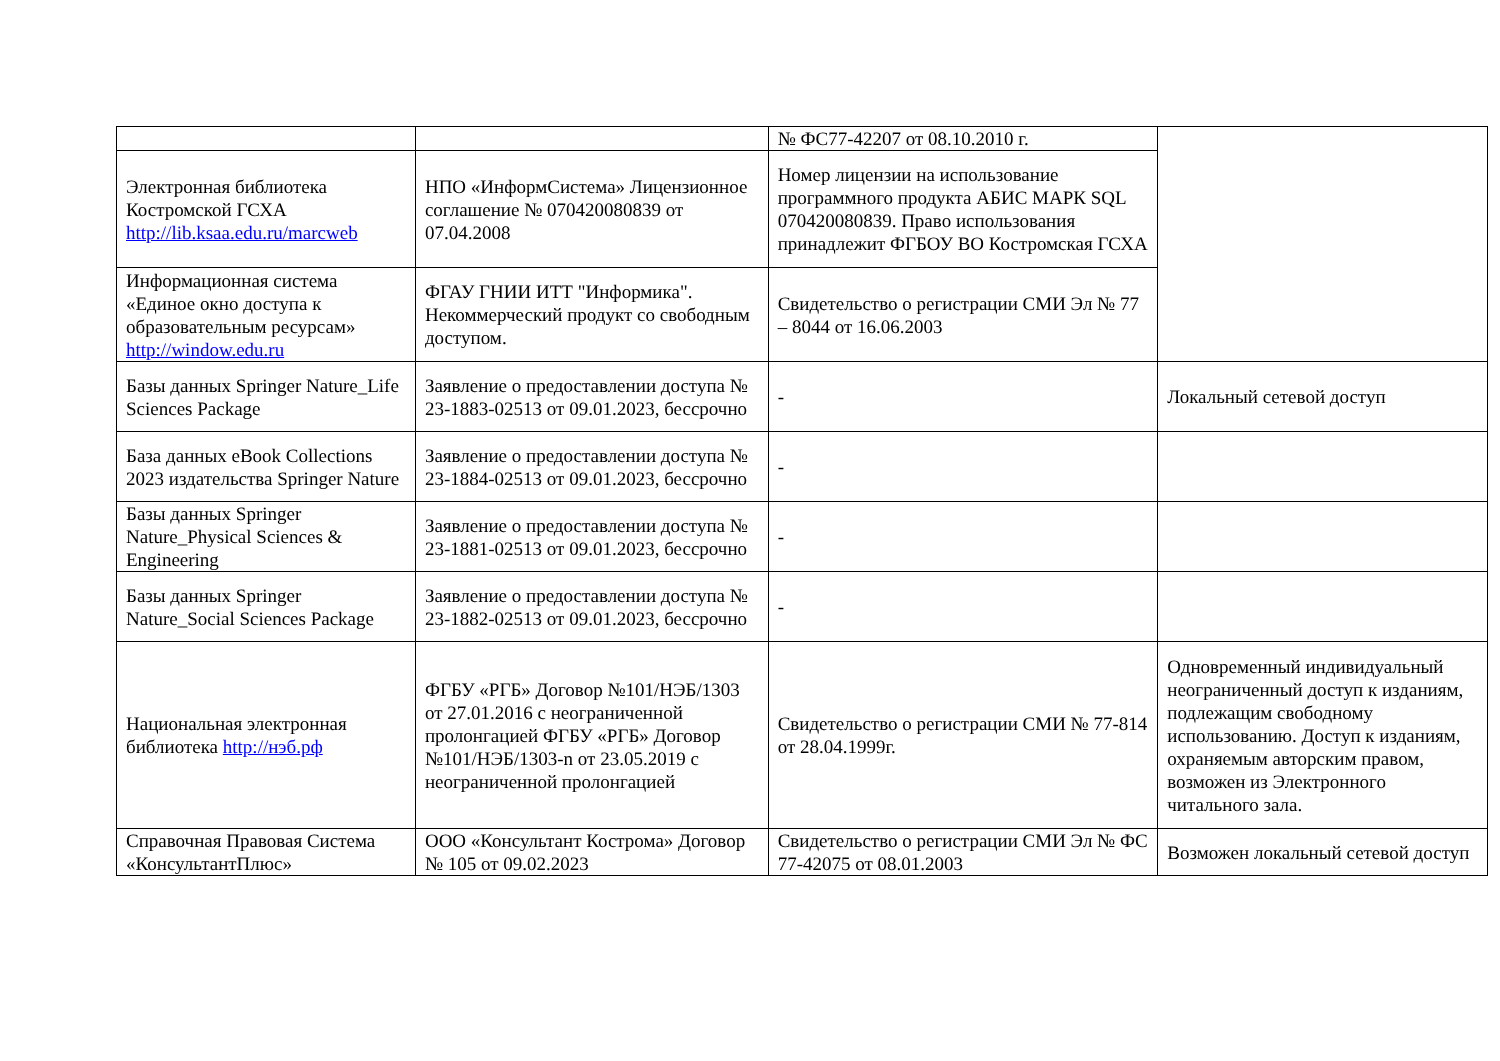| | | № ФС77-42207 от 08.10.2010 г. | |
| Электронная библиотека Костромской ГСХА http://lib.ksaa.edu.ru/marcweb | НПО «ИнформСистема» Лицензионное соглашение № 070420080839 от 07.04.2008 | Номер лицензии на использование программного продукта АБИС МАРК SQL 070420080839. Право использования принадлежит ФГБОУ ВО Костромская ГСХА | |
| Информационная система «Единое окно доступа к образовательным ресурсам» http://window.edu.ru | ФГАУ ГНИИ ИТТ "Информика". Некоммерческий продукт со свободным доступом. | Свидетельство о регистрации СМИ Эл № 77 – 8044 от 16.06.2003 | |
| Базы данных Springer Nature_Life Sciences Package | Заявление о предоставлении доступа № 23-1883-02513 от 09.01.2023, бессрочно | - | Локальный сетевой доступ |
| База данных eBook Collections 2023 издательства Springer Nature | Заявление о предоставлении доступа № 23-1884-02513 от 09.01.2023, бессрочно | - | |
| Базы данных Springer Nature_Physical Sciences & Engineering | Заявление о предоставлении доступа № 23-1881-02513 от 09.01.2023, бессрочно | - | |
| Базы данных Springer Nature_Social Sciences Package | Заявление о предоставлении доступа № 23-1882-02513 от 09.01.2023, бессрочно | - | |
| Национальная электронная библиотека http://нэб.рф | ФГБУ «РГБ» Договор №101/НЭБ/1303 от 27.01.2016 с неограниченной пролонгацией ФГБУ «РГБ» Договор №101/НЭБ/1303-n от 23.05.2019 с неограниченной пролонгацией | Свидетельство о регистрации СМИ № 77-814 от 28.04.1999г. | Одновременный индивидуальный неограниченный доступ к изданиям, подлежащим свободному использованию. Доступ к изданиям, охраняемым авторским правом, возможен из Электронного читального зала. |
| Справочная Правовая Система «КонсультантПлюс» | ООО «Консультант Кострома» Договор № 105 от 09.02.2023 | Свидетельство о регистрации СМИ Эл № ФС 77-42075 от 08.01.2003 | Возможен локальный сетевой доступ |